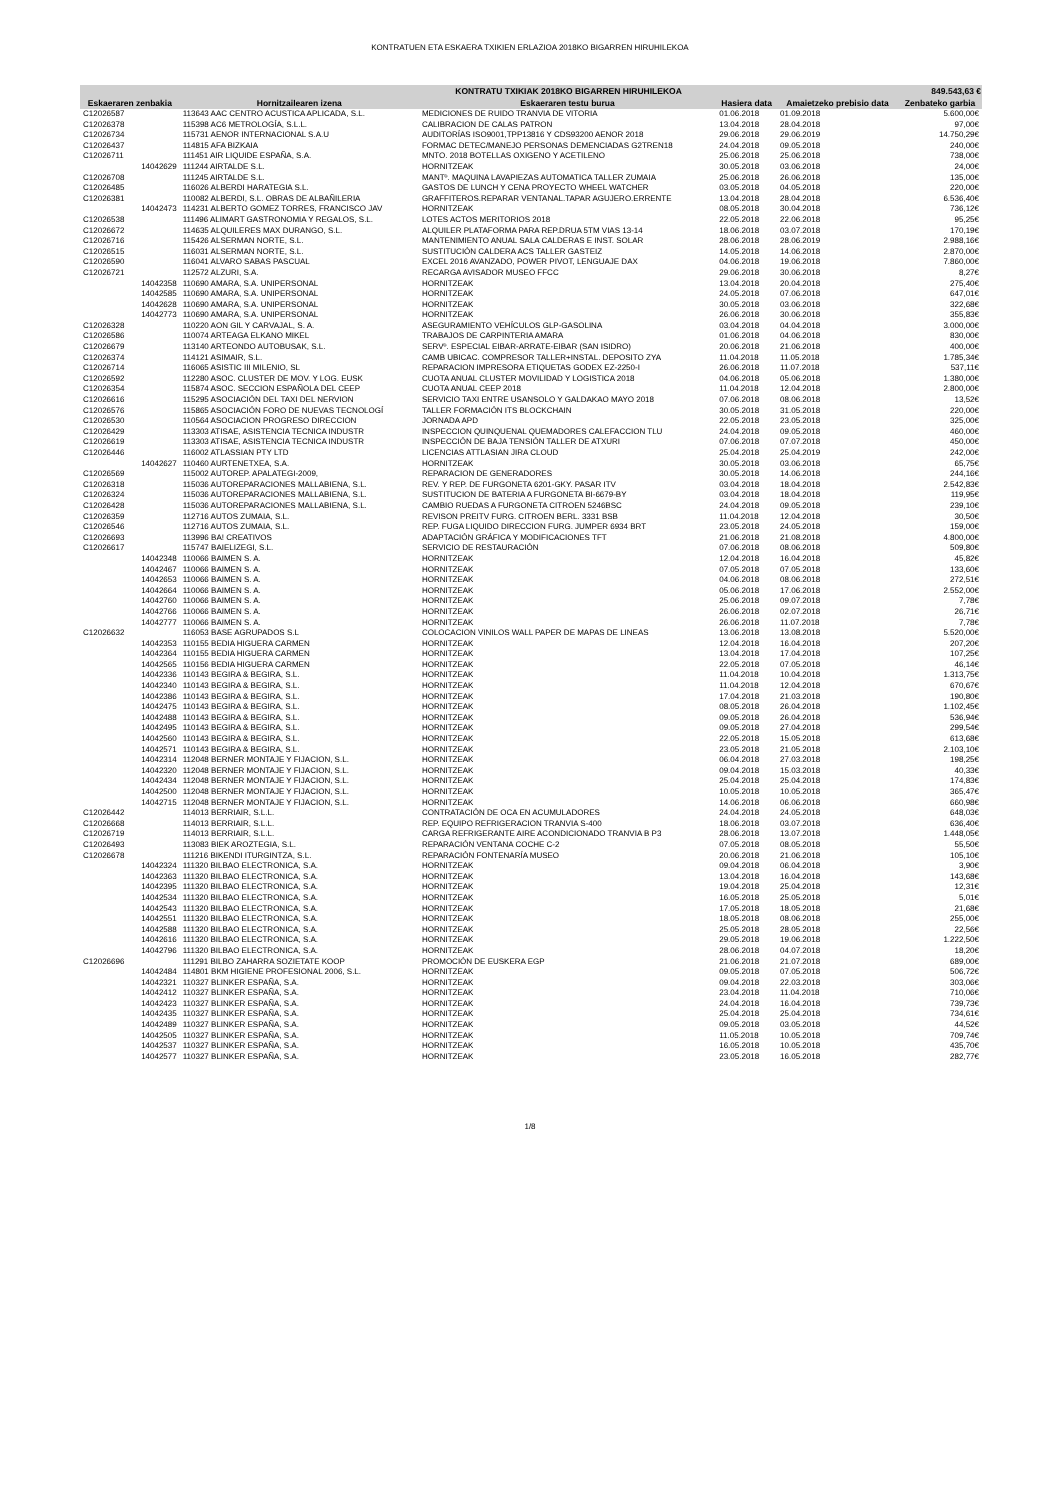KONTRATUEN ETA ESKAERA TXIKIEN ERLAZIOA 2018KO BIGARREN HIRUHILEKOA
| KONTRATU TXIKIAK 2018KO BIGARREN HIRUHILEKOA | | | | | 849.543,63 € |
| --- | --- | --- | --- | --- | --- |
| Eskaeraren zenbakia | Hornitzailearen izena | Eskaeraren testu burua | Hasiera data | Amaietzeko prebisio data | Zenbateko garbia |
| C12026587 | 113643 AAC CENTRO ACUSTICA APLICADA, S.L. | MEDICIONES DE RUIDO TRANVIA DE VITORIA | 01.06.2018 | 01.09.2018 | 5.600,00€ |
| C12026378 | 115398 AC6 METROLOGÍA, S.L.L. | CALIBRACION DE CALAS PATRON | 13.04.2018 | 28.04.2018 | 97,00€ |
| C12026734 | 115731 AENOR INTERNACIONAL S.A.U | AUDITORÍAS ISO9001,TPP13816 Y CDS93200 AENOR 2018 | 29.06.2018 | 29.06.2019 | 14.750,29€ |
| C12026437 | 114815 AFA BIZKAIA | FORMAC DETEC/MANEJO PERSONAS DEMENCIADAS G2TREN18 | 24.04.2018 | 09.05.2018 | 240,00€ |
| C12026711 | 111451 AIR LIQUIDE ESPAÑA, S.A. | MNTO. 2018 BOTELLAS OXIGENO Y ACETILENO | 25.06.2018 | 25.06.2018 | 738,00€ |
| 14042629 | 111244 AIRTALDE S.L. | HORNITZEAK | 30.05.2018 | 03.06.2018 | 24,00€ |
| C12026708 | 111245 AIRTALDE S.L. | MANTº. MAQUINA LAVAPIEZAS AUTOMATICA TALLER ZUMAIA | 25.06.2018 | 26.06.2018 | 135,00€ |
| C12026485 | 116026 ALBERDI HARATEGIA S.L. | GASTOS DE LUNCH Y CENA PROYECTO WHEEL WATCHER | 03.05.2018 | 04.05.2018 | 220,00€ |
| C12026381 | 110082 ALBERDI, S.L. OBRAS DE ALBAÑILERIA | GRAFFITEROS.REPARAR VENTANAL.TAPAR AGUJERO.ERRENTE | 13.04.2018 | 28.04.2018 | 6.536,40€ |
| 14042473 | 114231 ALBERTO GOMEZ TORRES, FRANCISCO JAV | HORNITZEAK | 08.05.2018 | 30.04.2018 | 736,12€ |
| C12026538 | 111496 ALIMART GASTRONOMIA Y REGALOS, S.L. | LOTES ACTOS MERITORIOS 2018 | 22.05.2018 | 22.06.2018 | 95,25€ |
| C12026672 | 114635 ALQUILERES MAX DURANGO, S.L. | ALQUILER PLATAFORMA PARA REP.DRUA 5TM VIAS 13-14 | 18.06.2018 | 03.07.2018 | 170,19€ |
| C12026716 | 115426 ALSERMAN NORTE, S.L. | MANTENIMIENTO ANUAL SALA CALDERAS E INST. SOLAR | 28.06.2018 | 28.06.2019 | 2.988,16€ |
| C12026515 | 116031 ALSERMAN NORTE, S.L. | SUSTITUCIÓN CALDERA ACS TALLER GASTEIZ | 14.05.2018 | 14.06.2018 | 2.870,00€ |
| C12026590 | 116041 ALVARO SABAS PASCUAL | EXCEL 2016 AVANZADO, POWER PIVOT, LENGUAJE DAX | 04.06.2018 | 19.06.2018 | 7.860,00€ |
| C12026721 | 112572 ALZURI, S.A. | RECARGA AVISADOR MUSEO FFCC | 29.06.2018 | 30.06.2018 | 8,27€ |
| 14042358 | 110690 AMARA, S.A. UNIPERSONAL | HORNITZEAK | 13.04.2018 | 20.04.2018 | 275,40€ |
| 14042585 | 110690 AMARA, S.A. UNIPERSONAL | HORNITZEAK | 24.05.2018 | 07.06.2018 | 647,01€ |
| 14042628 | 110690 AMARA, S.A. UNIPERSONAL | HORNITZEAK | 30.05.2018 | 03.06.2018 | 322,68€ |
| 14042773 | 110690 AMARA, S.A. UNIPERSONAL | HORNITZEAK | 26.06.2018 | 30.06.2018 | 355,83€ |
| C12026328 | 110220 AON GIL Y CARVAJAL, S. A. | ASEGURAMIENTO VEHÍCULOS GLP-GASOLINA | 03.04.2018 | 04.04.2018 | 3.000,00€ |
| C12026586 | 110074 ARTEAGA ELKANO MIKEL | TRABAJOS DE CARPINTERIA AMARA | 01.06.2018 | 04.06.2018 | 830,00€ |
| C12026679 | 113140 ARTEONDO AUTOBUSAK, S.L. | SERVº. ESPECIAL EIBAR-ARRATE-EIBAR (SAN ISIDRO) | 20.06.2018 | 21.06.2018 | 400,00€ |
| C12026374 | 114121 ASIMAIR, S.L. | CAMB UBICAC. COMPRESOR TALLER+INSTAL. DEPOSITO ZYA | 11.04.2018 | 11.05.2018 | 1.785,34€ |
| C12026714 | 116065 ASISTIC III MILENIO, SL | REPARACION IMPRESORA ETIQUETAS GODEX EZ-2250-I | 26.06.2018 | 11.07.2018 | 537,11€ |
| C12026592 | 112280 ASOC. CLUSTER DE MOV. Y LOG. EUSK | CUOTA ANUAL CLUSTER MOVILIDAD Y LOGISTICA 2018 | 04.06.2018 | 05.06.2018 | 1.380,00€ |
| C12026354 | 115874 ASOC. SECCION ESPAÑOLA DEL CEEP | CUOTA ANUAL CEEP 2018 | 11.04.2018 | 12.04.2018 | 2.800,00€ |
| C12026616 | 115295 ASOCIACIÓN DEL TAXI DEL NERVION | SERVICIO TAXI ENTRE USANSOLO Y GALDAKAO MAYO 2018 | 07.06.2018 | 08.06.2018 | 13,52€ |
| C12026576 | 115865 ASOCIACIÓN FORO DE NUEVAS TECNOLOGÍ | TALLER FORMACIÓN ITS BLOCKCHAIN | 30.05.2018 | 31.05.2018 | 220,00€ |
| C12026530 | 110564 ASOCIACION PROGRESO DIRECCION | JORNADA APD | 22.05.2018 | 23.05.2018 | 325,00€ |
| C12026429 | 113303 ATISAE, ASISTENCIA TECNICA INDUSTR | INSPECCION QUINQUENAL QUEMADORES CALEFACCION TLU | 24.04.2018 | 09.05.2018 | 460,00€ |
| C12026619 | 113303 ATISAE, ASISTENCIA TECNICA INDUSTR | INSPECCIÓN DE BAJA TENSIÓN TALLER DE ATXURI | 07.06.2018 | 07.07.2018 | 450,00€ |
| C12026446 | 116002 ATLASSIAN PTY LTD | LICENCIAS ATTLASIAN JIRA CLOUD | 25.04.2018 | 25.04.2019 | 242,00€ |
| 14042627 | 110460 AURTENETXEA, S.A. | HORNITZEAK | 30.05.2018 | 03.06.2018 | 65,75€ |
| C12026569 | 115002 AUTOREP. APALATEGI-2009, | REPARACION DE GENERADORES | 30.05.2018 | 14.06.2018 | 244,16€ |
| C12026318 | 115036 AUTOREPARACIONES MALLABIENA, S.L. | REV. Y REP. DE FURGONETA 6201-GKY. PASAR ITV | 03.04.2018 | 18.04.2018 | 2.542,83€ |
| C12026324 | 115036 AUTOREPARACIONES MALLABIENA, S.L. | SUSTITUCION DE BATERIA A FURGONETA BI-6679-BY | 03.04.2018 | 18.04.2018 | 119,95€ |
| C12026428 | 115036 AUTOREPARACIONES MALLABIENA, S.L. | CAMBIO RUEDAS A FURGONETA CITROEN 5246BSC | 24.04.2018 | 09.05.2018 | 239,10€ |
| C12026359 | 112716 AUTOS ZUMAIA, S.L. | REVISON PREITV FURG. CITROEN BERL. 3331 BSB | 11.04.2018 | 12.04.2018 | 30,50€ |
| C12026546 | 112716 AUTOS ZUMAIA, S.L. | REP. FUGA LIQUIDO DIRECCION FURG. JUMPER 6934 BRT | 23.05.2018 | 24.05.2018 | 159,00€ |
| C12026693 | 113996 BA! CREATIVOS | ADAPTACIÓN GRÁFICA Y MODIFICACIONES TFT | 21.06.2018 | 21.08.2018 | 4.800,00€ |
| C12026617 | 115747 BAIELIZEGI, S.L. | SERVICIO DE RESTAURACIÓN | 07.06.2018 | 08.06.2018 | 509,80€ |
| 14042348 | 110066 BAIMEN S. A. | HORNITZEAK | 12.04.2018 | 16.04.2018 | 45,82€ |
| 14042467 | 110066 BAIMEN S. A. | HORNITZEAK | 07.05.2018 | 07.05.2018 | 133,60€ |
| 14042653 | 110066 BAIMEN S. A. | HORNITZEAK | 04.06.2018 | 08.06.2018 | 272,51€ |
| 14042664 | 110066 BAIMEN S. A. | HORNITZEAK | 05.06.2018 | 17.06.2018 | 2.552,00€ |
| 14042760 | 110066 BAIMEN S. A. | HORNITZEAK | 25.06.2018 | 09.07.2018 | 7,78€ |
| 14042766 | 110066 BAIMEN S. A. | HORNITZEAK | 26.06.2018 | 02.07.2018 | 26,71€ |
| 14042777 | 110066 BAIMEN S. A. | HORNITZEAK | 26.06.2018 | 11.07.2018 | 7,78€ |
| C12026632 | 116053 BASE AGRUPADOS S.L | COLOCACION VINILOS WALL PAPER DE MAPAS DE LINEAS | 13.06.2018 | 13.08.2018 | 5.520,00€ |
| 14042353 | 110155 BEDIA HIGUERA CARMEN | HORNITZEAK | 12.04.2018 | 16.04.2018 | 207,20€ |
| 14042364 | 110155 BEDIA HIGUERA CARMEN | HORNITZEAK | 13.04.2018 | 17.04.2018 | 107,25€ |
| 14042565 | 110156 BEDIA HIGUERA CARMEN | HORNITZEAK | 22.05.2018 | 07.05.2018 | 46,14€ |
| 14042336 | 110143 BEGIRA & BEGIRA, S.L. | HORNITZEAK | 11.04.2018 | 10.04.2018 | 1.313,75€ |
| 14042340 | 110143 BEGIRA & BEGIRA, S.L. | HORNITZEAK | 11.04.2018 | 12.04.2018 | 670,67€ |
| 14042386 | 110143 BEGIRA & BEGIRA, S.L. | HORNITZEAK | 17.04.2018 | 21.03.2018 | 190,80€ |
| 14042475 | 110143 BEGIRA & BEGIRA, S.L. | HORNITZEAK | 08.05.2018 | 26.04.2018 | 1.102,45€ |
| 14042488 | 110143 BEGIRA & BEGIRA, S.L. | HORNITZEAK | 09.05.2018 | 26.04.2018 | 536,94€ |
| 14042495 | 110143 BEGIRA & BEGIRA, S.L. | HORNITZEAK | 09.05.2018 | 27.04.2018 | 299,54€ |
| 14042560 | 110143 BEGIRA & BEGIRA, S.L. | HORNITZEAK | 22.05.2018 | 15.05.2018 | 613,68€ |
| 14042571 | 110143 BEGIRA & BEGIRA, S.L. | HORNITZEAK | 23.05.2018 | 21.05.2018 | 2.103,10€ |
| 14042314 | 112048 BERNER MONTAJE Y FIJACION, S.L. | HORNITZEAK | 06.04.2018 | 27.03.2018 | 198,25€ |
| 14042320 | 112048 BERNER MONTAJE Y FIJACION, S.L. | HORNITZEAK | 09.04.2018 | 15.03.2018 | 40,33€ |
| 14042434 | 112048 BERNER MONTAJE Y FIJACION, S.L. | HORNITZEAK | 25.04.2018 | 25.04.2018 | 174,83€ |
| 14042500 | 112048 BERNER MONTAJE Y FIJACION, S.L. | HORNITZEAK | 10.05.2018 | 10.05.2018 | 365,47€ |
| 14042715 | 112048 BERNER MONTAJE Y FIJACION, S.L. | HORNITZEAK | 14.06.2018 | 06.06.2018 | 660,98€ |
| C12026442 | 114013 BERRIAIR, S.L.L. | CONTRATACIÓN DE OCA EN ACUMULADORES | 24.04.2018 | 24.05.2018 | 648,03€ |
| C12026668 | 114013 BERRIAIR, S.L.L. | REP. EQUIPO REFRIGERACION TRANVIA S-400 | 18.06.2018 | 03.07.2018 | 636,40€ |
| C12026719 | 114013 BERRIAIR, S.L.L. | CARGA REFRIGERANTE AIRE ACONDICIONADO TRANVIA B P3 | 28.06.2018 | 13.07.2018 | 1.448,05€ |
| C12026493 | 113083 BIEK AROZTEGIA, S.L. | REPARACIÓN VENTANA COCHE C-2 | 07.05.2018 | 08.05.2018 | 55,50€ |
| C12026678 | 111216 BIKENDI ITURGINTZA, S.L. | REPARACIÓN FONTENARÍA MUSEO | 20.06.2018 | 21.06.2018 | 105,10€ |
| 14042324 | 111320 BILBAO ELECTRONICA, S.A. | HORNITZEAK | 09.04.2018 | 06.04.2018 | 3,90€ |
| 14042363 | 111320 BILBAO ELECTRONICA, S.A. | HORNITZEAK | 13.04.2018 | 16.04.2018 | 143,68€ |
| 14042395 | 111320 BILBAO ELECTRONICA, S.A. | HORNITZEAK | 19.04.2018 | 25.04.2018 | 12,31€ |
| 14042534 | 111320 BILBAO ELECTRONICA, S.A. | HORNITZEAK | 16.05.2018 | 25.05.2018 | 5,01€ |
| 14042543 | 111320 BILBAO ELECTRONICA, S.A. | HORNITZEAK | 17.05.2018 | 18.05.2018 | 21,68€ |
| 14042551 | 111320 BILBAO ELECTRONICA, S.A. | HORNITZEAK | 18.05.2018 | 08.06.2018 | 255,00€ |
| 14042588 | 111320 BILBAO ELECTRONICA, S.A. | HORNITZEAK | 25.05.2018 | 28.05.2018 | 22,56€ |
| 14042616 | 111320 BILBAO ELECTRONICA, S.A. | HORNITZEAK | 29.05.2018 | 19.06.2018 | 1.222,50€ |
| 14042796 | 111320 BILBAO ELECTRONICA, S.A. | HORNITZEAK | 28.06.2018 | 04.07.2018 | 18,20€ |
| C12026696 | 111291 BILBO ZAHARRA SOZIETATE KOOP | PROMOCIÓN DE EUSKERA EGP | 21.06.2018 | 21.07.2018 | 689,00€ |
| 14042484 | 114801 BKM HIGIENE PROFESIONAL 2006, S.L. | HORNITZEAK | 09.05.2018 | 07.05.2018 | 506,72€ |
| 14042321 | 110327 BLINKER ESPAÑA, S.A. | HORNITZEAK | 09.04.2018 | 22.03.2018 | 303,06€ |
| 14042412 | 110327 BLINKER ESPAÑA, S.A. | HORNITZEAK | 23.04.2018 | 11.04.2018 | 710,06€ |
| 14042423 | 110327 BLINKER ESPAÑA, S.A. | HORNITZEAK | 24.04.2018 | 16.04.2018 | 739,73€ |
| 14042435 | 110327 BLINKER ESPAÑA, S.A. | HORNITZEAK | 25.04.2018 | 25.04.2018 | 734,61€ |
| 14042489 | 110327 BLINKER ESPAÑA, S.A. | HORNITZEAK | 09.05.2018 | 03.05.2018 | 44,52€ |
| 14042505 | 110327 BLINKER ESPAÑA, S.A. | HORNITZEAK | 11.05.2018 | 10.05.2018 | 709,74€ |
| 14042537 | 110327 BLINKER ESPAÑA, S.A. | HORNITZEAK | 16.05.2018 | 10.05.2018 | 435,70€ |
| 14042577 | 110327 BLINKER ESPAÑA, S.A. | HORNITZEAK | 23.05.2018 | 16.05.2018 | 282,77€ |
1/8